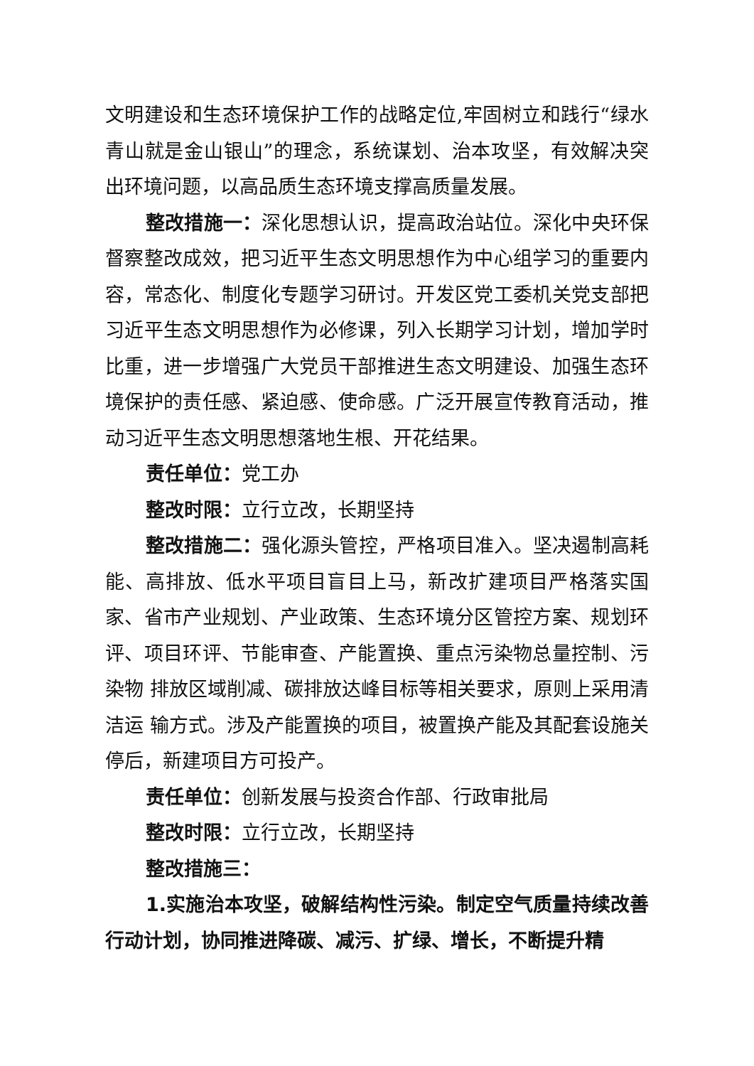文明建设和生态环境保护工作的战略定位,牢固树立和践行“绿水 青山就是金山银山”的理念，系统谋划、治本攻坚，有效解决突出环境问题，以高品质生态环境支撑高质量发展。
整改措施一：深化思想认识，提高政治站位。深化中央环保督察整改成效，把习近平生态文明思想作为中心组学习的重要内容，常态化、制度化专题学习研讨。开发区党工委机关党支部把习近平生态文明思想作为必修课，列入长期学习计划，增加学时比重，进一步增强广大党员干部推进生态文明建设、加强生态环境保护的责任感、紧迫感、使命感。广泛开展宣传教育活动，推动习近平生态文明思想落地生根、开花结果。
责任单位：党工办
整改时限：立行立改，长期坚持
整改措施二：强化源头管控，严格项目准入。坚决遏制高耗能、高排放、低水平项目盲目上马，新改扩建项目严格落实国家、省市产业规划、产业政策、生态环境分区管控方案、规划环评、项目环评、节能审查、产能置换、重点污染物总量控制、污染物 排放区域削减、碳排放达峰目标等相关要求，原则上采用清洁运 输方式。涉及产能置换的项目，被置换产能及其配套设施关停后，新建项目方可投产。
责任单位：创新发展与投资合作部、行政审批局
整改时限：立行立改，长期坚持
整改措施三：
1.实施治本攻坚，破解结构性污染。制定空气质量持续改善行动计划，协同推进降碳、减污、扩绿、增长，不断提升精